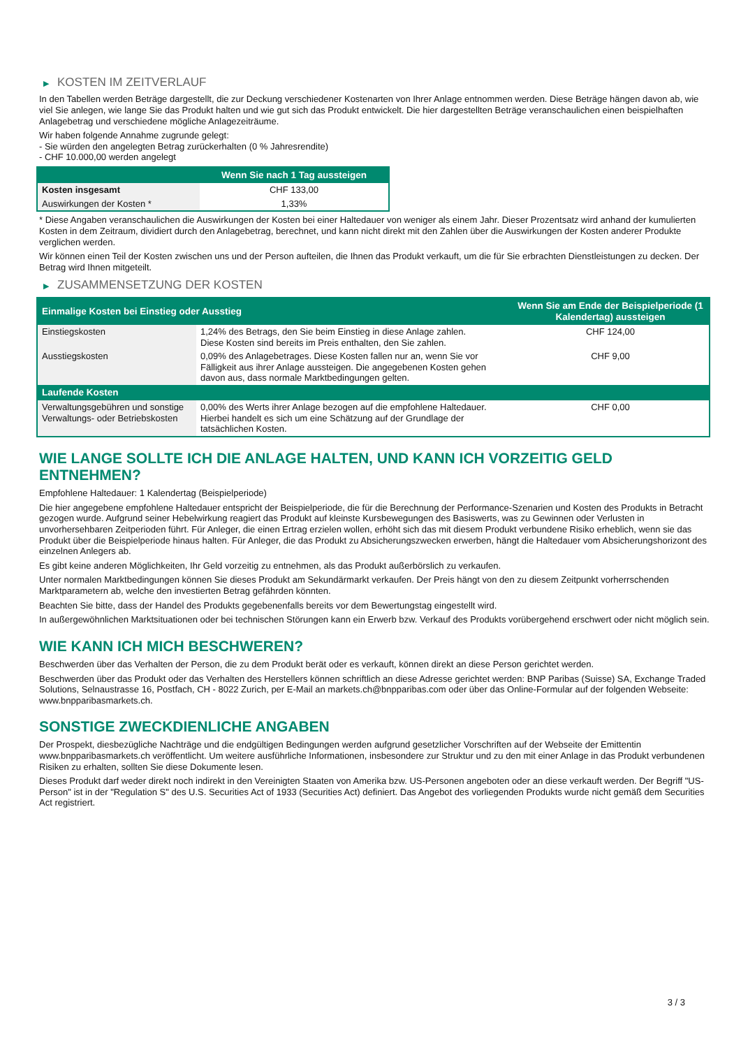▶ KOSTEN IM ZEITVERLAUF
In den Tabellen werden Beträge dargestellt, die zur Deckung verschiedener Kostenarten von Ihrer Anlage entnommen werden. Diese Beträge hängen davon ab, wie viel Sie anlegen, wie lange Sie das Produkt halten und wie gut sich das Produkt entwickelt. Die hier dargestellten Beträge veranschaulichen einen beispielhaften Anlagebetrag und verschiedene mögliche Anlagezeiträume.
Wir haben folgende Annahme zugrunde gelegt:
- Sie würden den angelegten Betrag zurückerhalten (0 % Jahresrendite)
- CHF 10.000,00 werden angelegt
| | Wenn Sie nach 1 Tag aussteigen |
| --- | --- |
| Kosten insgesamt | CHF 133,00 |
| Auswirkungen der Kosten * | 1,33% |
* Diese Angaben veranschaulichen die Auswirkungen der Kosten bei einer Haltedauer von weniger als einem Jahr. Dieser Prozentsatz wird anhand der kumulierten Kosten in dem Zeitraum, dividiert durch den Anlagebetrag, berechnet, und kann nicht direkt mit den Zahlen über die Auswirkungen der Kosten anderer Produkte verglichen werden.
Wir können einen Teil der Kosten zwischen uns und der Person aufteilen, die Ihnen das Produkt verkauft, um die für Sie erbrachten Dienstleistungen zu decken. Der Betrag wird Ihnen mitgeteilt.
▶ ZUSAMMENSETZUNG DER KOSTEN
| Einmalige Kosten bei Einstieg oder Ausstieg | | Wenn Sie am Ende der Beispielperiode (1 Kalendertag) aussteigen |
| --- | --- | --- |
| Einstiegskosten | 1,24% des Betrags, den Sie beim Einstieg in diese Anlage zahlen. Diese Kosten sind bereits im Preis enthalten, den Sie zahlen. | CHF 124,00 |
| Ausstiegskosten | 0,09% des Anlagebetrages. Diese Kosten fallen nur an, wenn Sie vor Fälligkeit aus ihrer Anlage aussteigen. Die angegebenen Kosten gehen davon aus, dass normale Marktbedingungen gelten. | CHF 9,00 |
| Laufende Kosten | | |
| Verwaltungsgebühren und sonstige Verwaltungs- oder Betriebskosten | 0,00% des Werts ihrer Anlage bezogen auf die empfohlene Haltedauer. Hierbei handelt es sich um eine Schätzung auf der Grundlage der tatsächlichen Kosten. | CHF 0,00 |
WIE LANGE SOLLTE ICH DIE ANLAGE HALTEN, UND KANN ICH VORZEITIG GELD ENTNEHMEN?
Empfohlene Haltedauer: 1 Kalendertag (Beispielperiode)
Die hier angegebene empfohlene Haltedauer entspricht der Beispielperiode, die für die Berechnung der Performance-Szenarien und Kosten des Produkts in Betracht gezogen wurde. Aufgrund seiner Hebelwirkung reagiert das Produkt auf kleinste Kursbewegungen des Basiswerts, was zu Gewinnen oder Verlusten in unvorhersehbaren Zeitperioden führt. Für Anleger, die einen Ertrag erzielen wollen, erhöht sich das mit diesem Produkt verbundene Risiko erheblich, wenn sie das Produkt über die Beispielperiode hinaus halten. Für Anleger, die das Produkt zu Absicherungszwecken erwerben, hängt die Haltedauer vom Absicherungshorizont des einzelnen Anlegers ab.
Es gibt keine anderen Möglichkeiten, Ihr Geld vorzeitig zu entnehmen, als das Produkt außerbörslich zu verkaufen.
Unter normalen Marktbedingungen können Sie dieses Produkt am Sekundärmarkt verkaufen. Der Preis hängt von den zu diesem Zeitpunkt vorherrschenden Marktparametern ab, welche den investierten Betrag gefährden könnten.
Beachten Sie bitte, dass der Handel des Produkts gegebenenfalls bereits vor dem Bewertungstag eingestellt wird.
In außergewöhnlichen Marktsituationen oder bei technischen Störungen kann ein Erwerb bzw. Verkauf des Produkts vorübergehend erschwert oder nicht möglich sein.
WIE KANN ICH MICH BESCHWEREN?
Beschwerden über das Verhalten der Person, die zu dem Produkt berät oder es verkauft, können direkt an diese Person gerichtet werden.
Beschwerden über das Produkt oder das Verhalten des Herstellers können schriftlich an diese Adresse gerichtet werden: BNP Paribas (Suisse) SA, Exchange Traded Solutions, Selnaustrasse 16, Postfach, CH - 8022 Zurich, per E-Mail an markets.ch@bnpparibas.com oder über das Online-Formular auf der folgenden Webseite: www.bnpparibasmarkets.ch.
SONSTIGE ZWECKDIENLICHE ANGABEN
Der Prospekt, diesbezügliche Nachträge und die endgültigen Bedingungen werden aufgrund gesetzlicher Vorschriften auf der Webseite der Emittentin www.bnpparibasmarkets.ch veröffentlicht. Um weitere ausführliche Informationen, insbesondere zur Struktur und zu den mit einer Anlage in das Produkt verbundenen Risiken zu erhalten, sollten Sie diese Dokumente lesen.
Dieses Produkt darf weder direkt noch indirekt in den Vereinigten Staaten von Amerika bzw. US-Personen angeboten oder an diese verkauft werden. Der Begriff "US-Person" ist in der "Regulation S" des U.S. Securities Act of 1933 (Securities Act) definiert. Das Angebot des vorliegenden Produkts wurde nicht gemäß dem Securities Act registriert.
3 / 3